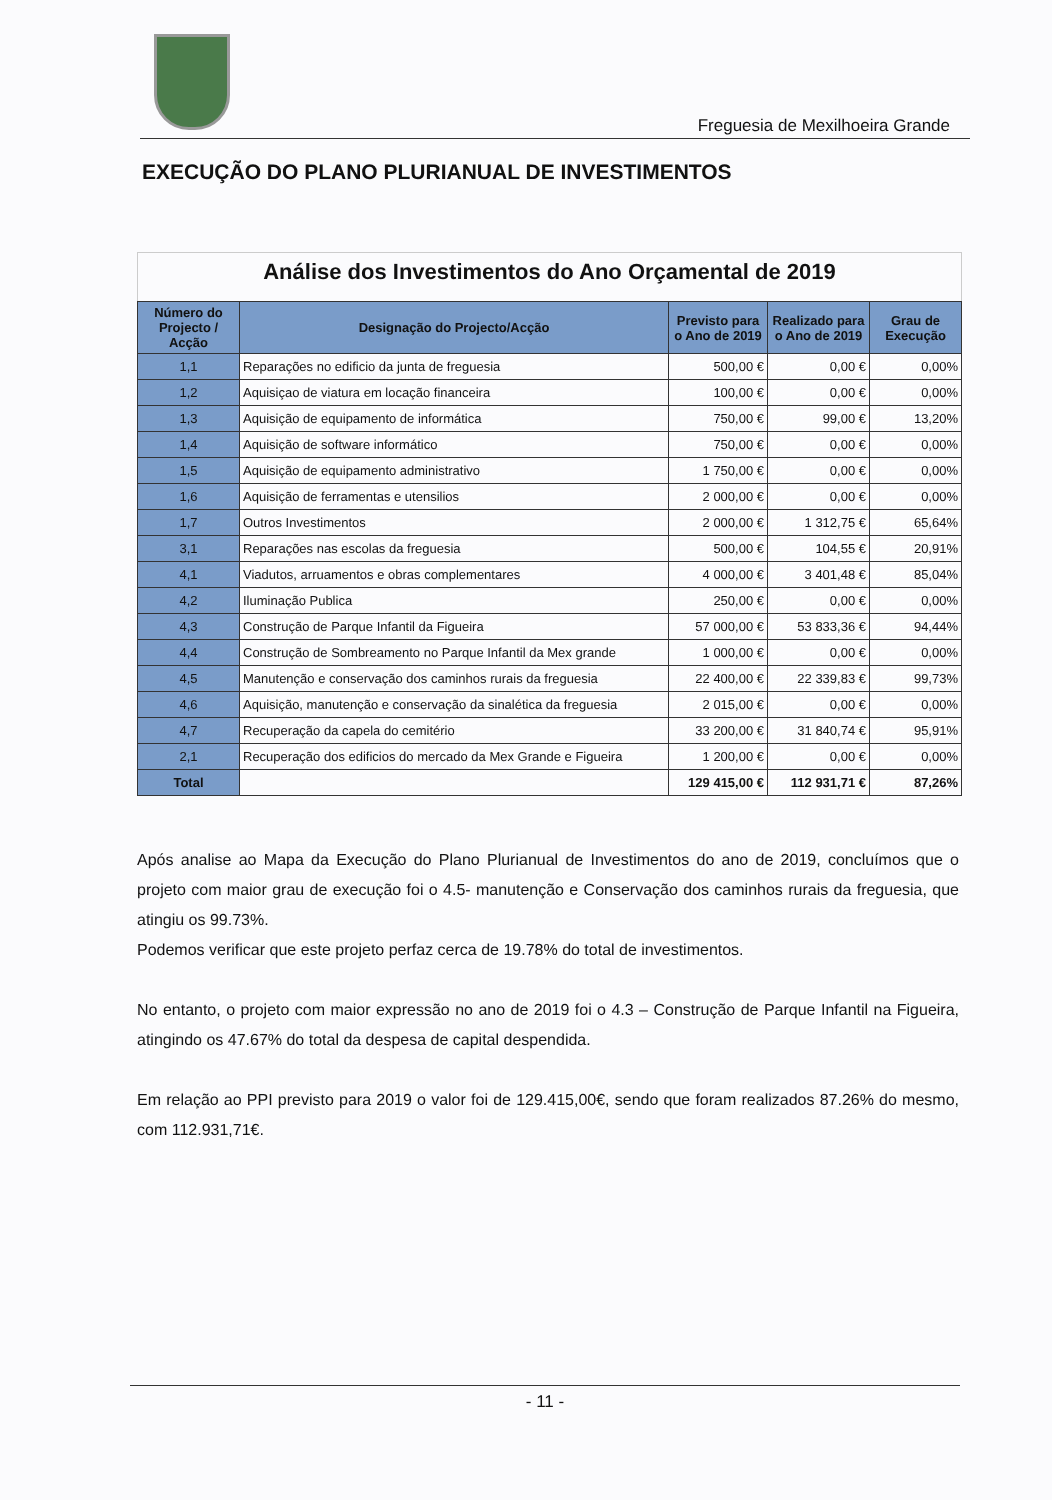Freguesia de Mexilhoeira Grande
EXECUÇÃO DO PLANO PLURIANUAL DE INVESTIMENTOS
Análise dos Investimentos do Ano Orçamental de 2019
| Número do Projecto / Acção | Designação do Projecto/Acção | Previsto para o Ano de 2019 | Realizado para o Ano de 2019 | Grau de Execução |
| --- | --- | --- | --- | --- |
| 1,1 | Reparações no edificio da junta de freguesia | 500,00 € | 0,00 € | 0,00% |
| 1,2 | Aquisiçao de viatura em locação financeira | 100,00 € | 0,00 € | 0,00% |
| 1,3 | Aquisição de equipamento de informática | 750,00 € | 99,00 € | 13,20% |
| 1,4 | Aquisição de software informático | 750,00 € | 0,00 € | 0,00% |
| 1,5 | Aquisição de equipamento administrativo | 1 750,00 € | 0,00 € | 0,00% |
| 1,6 | Aquisição de ferramentas e utensilios | 2 000,00 € | 0,00 € | 0,00% |
| 1,7 | Outros Investimentos | 2 000,00 € | 1 312,75 € | 65,64% |
| 3,1 | Reparações nas escolas da freguesia | 500,00 € | 104,55 € | 20,91% |
| 4,1 | Viadutos, arruamentos e obras complementares | 4 000,00 € | 3 401,48 € | 85,04% |
| 4,2 | Iluminação Publica | 250,00 € | 0,00 € | 0,00% |
| 4,3 | Construção de Parque Infantil da Figueira | 57 000,00 € | 53 833,36 € | 94,44% |
| 4,4 | Construção de Sombreamento no Parque Infantil da Mex grande | 1 000,00 € | 0,00 € | 0,00% |
| 4,5 | Manutenção e conservação dos caminhos rurais da freguesia | 22 400,00 € | 22 339,83 € | 99,73% |
| 4,6 | Aquisição, manutenção e conservação da sinalética da freguesia | 2 015,00 € | 0,00 € | 0,00% |
| 4,7 | Recuperação da capela do cemitério | 33 200,00 € | 31 840,74 € | 95,91% |
| 2,1 | Recuperação dos edificios do mercado da Mex Grande e Figueira | 1 200,00 € | 0,00 € | 0,00% |
| Total | | 129 415,00 € | 112 931,71 € | 87,26% |
Após analise ao Mapa da Execução do Plano Plurianual de Investimentos do ano de 2019, concluímos que o projeto com maior grau de execução foi o 4.5- manutenção e Conservação dos caminhos rurais da freguesia, que atingiu os 99.73%.
Podemos verificar que este projeto perfaz cerca de 19.78% do total de investimentos.
No entanto, o projeto com maior expressão no ano de 2019 foi o 4.3 – Construção de Parque Infantil na Figueira, atingindo os 47.67% do total da despesa de capital despendida.
Em relação ao PPI previsto para 2019 o valor foi de 129.415,00€, sendo que foram realizados 87.26% do mesmo, com 112.931,71€.
- 11 -